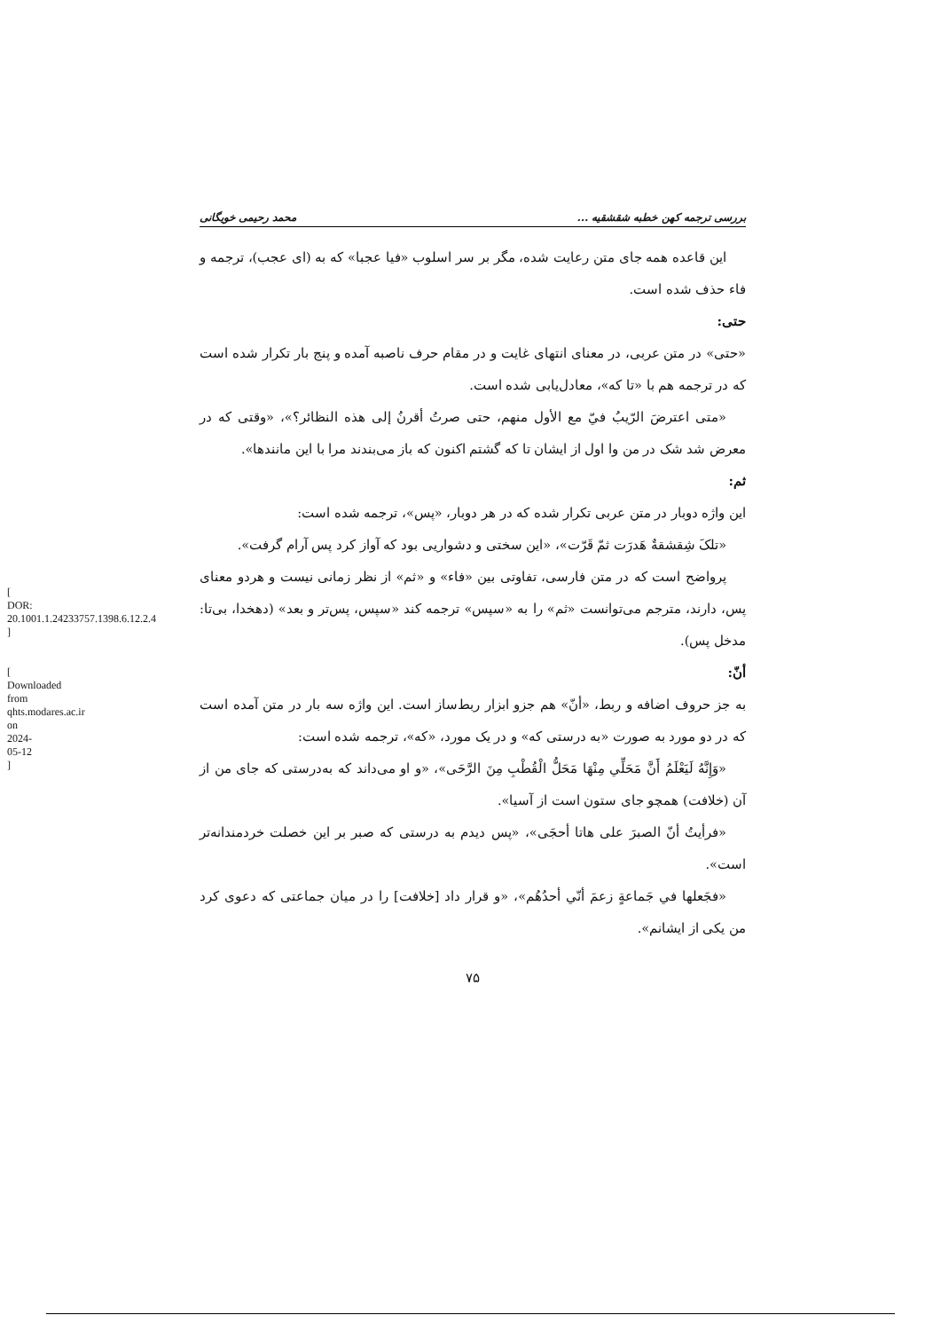[ DOR: 20.1001.1.24233757.1398.6.12.2.4 ]
[ Downloaded from qhts.modares.ac.ir on 2024-05-12 ]
بررسی ترجمه کهن خطبه شقشقیه ... محمد رحیمی خویگانی
این قاعده همه جای متن رعایت شده، مگر بر سر اسلوب «فیا عجبا» که به (ای عجب)، ترجمه و فاء حذف شده است.
حتی:
«حتی» در متن عربی، در معنای انتهای غایت و در مقام حرف ناصبه آمده و پنج بار تکرار شده است که در ترجمه هم با «تا که»، معادل‌یابی شده است.
«متی اعترضَ الرّیبُ فيّ مع الأول منهم، حتی صرتُ أقرنُ إلی هذه النظائر؟»، «وقتی که در معرض شد شک در من وا اول از ایشان تا که گشتم اکنون که باز می‌بندند مرا با این مانندها».
ثم:
این واژه دوبار در متن عربی تکرار شده که در هر دوبار، «پس»، ترجمه شده است:
«تلکَ شِقشقةٌ هَدرَت ثمّ قَرّت»، «این سختی و دشواریی بود که آواز کرد پس آرام گرفت».
پرواضح است که در متن فارسی، تفاوتی بین «فاء» و «ثم» از نظر زمانی نیست و هردو معنای پس، دارند، مترجم می‌توانست «ثم» را به «سپس» ترجمه کند «سپس، پس‌تر و بعد» (دهخدا، بی‌تا: مدخل پس).
أنّ:
به جز حروف اضافه و ربط، «أنّ» هم جزو ابزار ربط‌ساز است. این واژه سه بار در متن آمده است که در دو مورد به صورت «به درستی که» و در یک مورد، «که»، ترجمه شده است:
«وَإِنَّهُ لَيَعْلَمُ أَنَّ مَحَلِّي مِنْهَا مَحَلُّ الْقُطْبِ مِنَ الرَّحَى»، «و او می‌داند که به‌درستی که جای من از آن (خلافت) همچو جای ستون است از آسیا».
«فرأیتُ أنّ الصبرَ علی هاتا أحجَی»، «پس دیدم به درستی که صبر بر این خصلت خردمندانه‌تر است».
«فجَعلها في جَماعةٍ زعمَ أنّي أحدُهُم»، «و قرار داد [خلافت] را در میان جماعتی که دعوی کرد من یکی از ایشانم».
۷۵